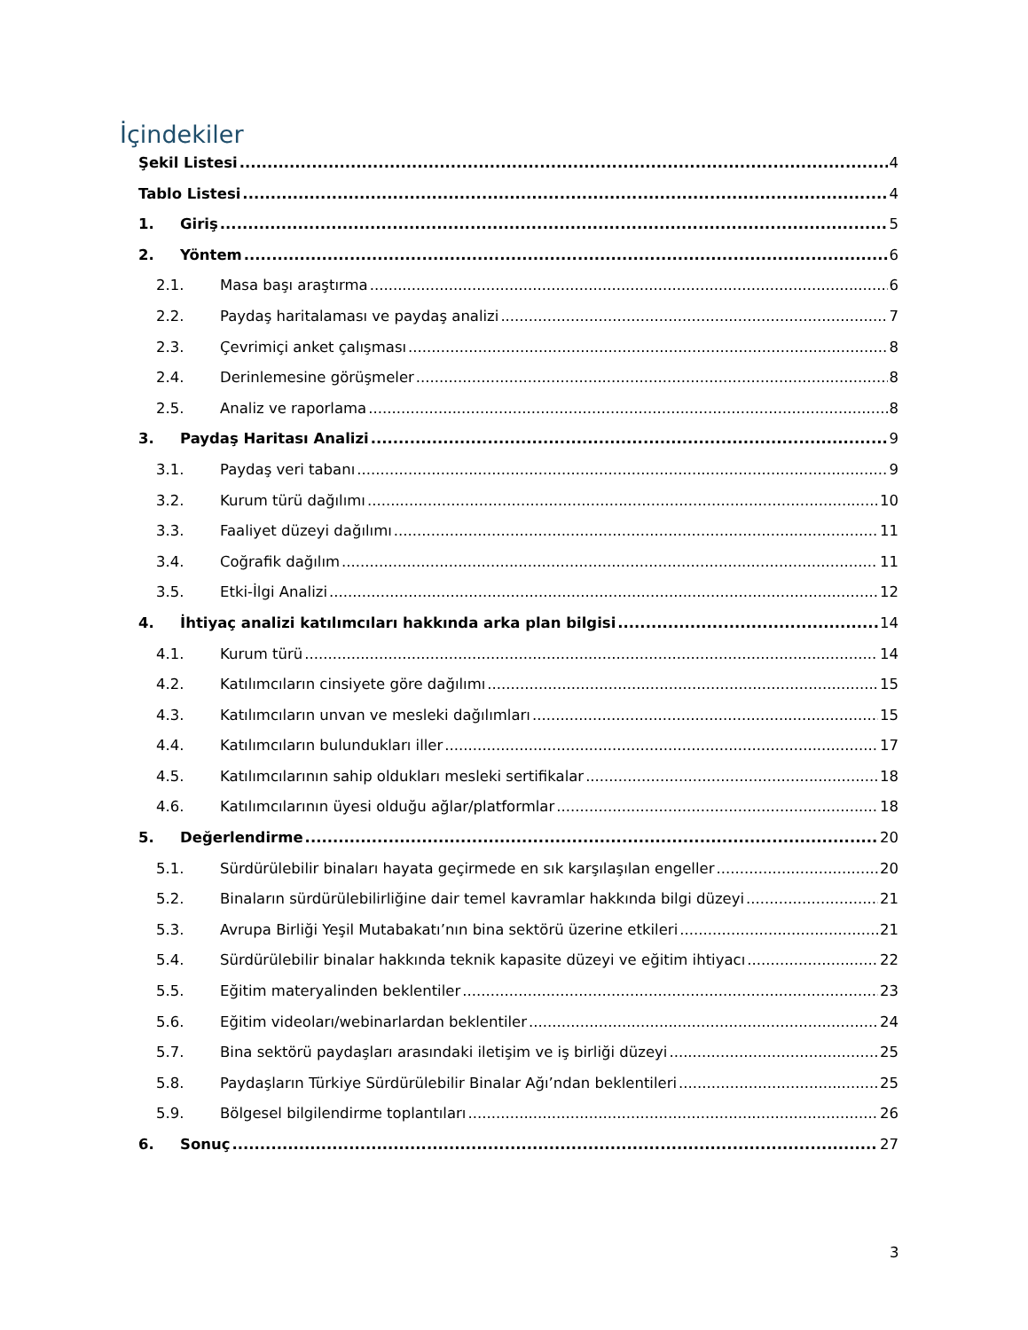İçindekiler
Şekil Listesi 4
Tablo Listesi 4
1. Giriş 5
2. Yöntem 6
2.1. Masa başı araştırma 6
2.2. Paydaş haritalaması ve paydaş analizi 7
2.3. Çevrimiçi anket çalışması 8
2.4. Derinlemesine görüşmeler 8
2.5. Analiz ve raporlama 8
3. Paydaş Haritası Analizi 9
3.1. Paydaş veri tabanı 9
3.2. Kurum türü dağılımı 10
3.3. Faaliyet düzeyi dağılımı 11
3.4. Coğrafik dağılım 11
3.5. Etki-İlgi Analizi 12
4. İhtiyaç analizi katılımcıları hakkında arka plan bilgisi 14
4.1. Kurum türü 14
4.2. Katılımcıların cinsiyete göre dağılımı 15
4.3. Katılımcıların unvan ve mesleki dağılımları 15
4.4. Katılımcıların bulundukları iller 17
4.5. Katılımcılarının sahip oldukları mesleki sertifikalar 18
4.6. Katılımcılarının üyesi olduğu ağlar/platformlar 18
5. Değerlendirme 20
5.1. Sürdürülebilir binaları hayata geçirmede en sık karşılaşılan engeller 20
5.2. Binaların sürdürülebilirliğine dair temel kavramlar hakkında bilgi düzeyi 21
5.3. Avrupa Birliği Yeşil Mutabakatı’nın bina sektörü üzerine etkileri 21
5.4. Sürdürülebilir binalar hakkında teknik kapasite düzeyi ve eğitim ihtiyacı 22
5.5. Eğitim materyalinden beklentiler 23
5.6. Eğitim videoları/webinarlardan beklentiler 24
5.7. Bina sektörü paydaşları arasındaki iletişim ve iş birliği düzeyi 25
5.8. Paydaşların Türkiye Sürdürülebilir Binalar Ağı’ndan beklentileri 25
5.9. Bölgesel bilgilendirme toplantıları 26
6. Sonuç 27
3